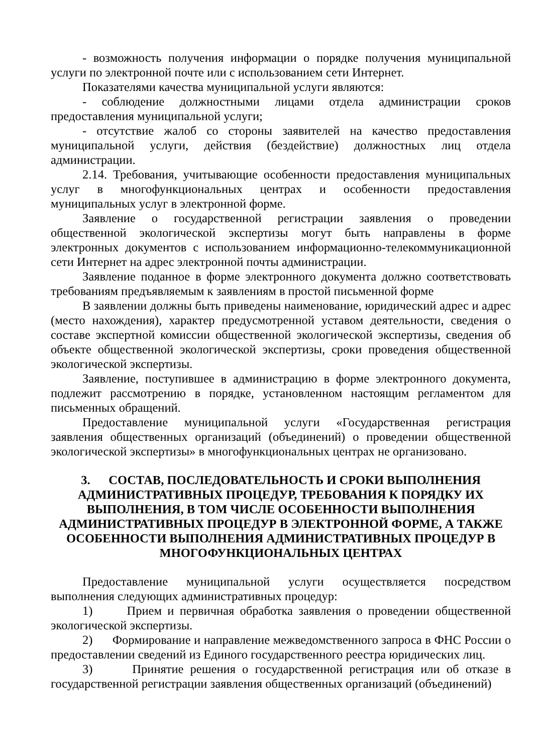- возможность получения информации о порядке получения муниципальной услуги по электронной почте или с использованием сети Интернет.
Показателями качества муниципальной услуги являются:
- соблюдение должностными лицами отдела администрации сроков предоставления муниципальной услуги;
- отсутствие жалоб со стороны заявителей на качество предоставления муниципальной услуги, действия (бездействие) должностных лиц отдела администрации.
2.14. Требования, учитывающие особенности предоставления муниципальных услуг в многофункциональных центрах и особенности предоставления муниципальных услуг в электронной форме.
Заявление о государственной регистрации заявления о проведении общественной экологической экспертизы могут быть направлены в форме электронных документов с использованием информационно-телекоммуникационной сети Интернет на адрес электронной почты администрации.
Заявление поданное в форме электронного документа должно соответствовать требованиям предъявляемым к заявлениям в простой письменной форме
В заявлении должны быть приведены наименование, юридический адрес и адрес (место нахождения), характер предусмотренной уставом деятельности, сведения о составе экспертной комиссии общественной экологической экспертизы, сведения об объекте общественной экологической экспертизы, сроки проведения общественной экологической экспертизы.
Заявление, поступившее в администрацию в форме электронного документа, подлежит рассмотрению в порядке, установленном настоящим регламентом для письменных обращений.
Предоставление муниципальной услуги «Государственная регистрация заявления общественных организаций (объединений) о проведении общественной экологической экспертизы» в многофункциональных центрах не организовано.
3. СОСТАВ, ПОСЛЕДОВАТЕЛЬНОСТЬ И СРОКИ ВЫПОЛНЕНИЯ АДМИНИСТРАТИВНЫХ ПРОЦЕДУР, ТРЕБОВАНИЯ К ПОРЯДКУ ИХ ВЫПОЛНЕНИЯ, В ТОМ ЧИСЛЕ ОСОБЕННОСТИ ВЫПОЛНЕНИЯ АДМИНИСТРАТИВНЫХ ПРОЦЕДУР В ЭЛЕКТРОННОЙ ФОРМЕ, А ТАКЖЕ ОСОБЕННОСТИ ВЫПОЛНЕНИЯ АДМИНИСТРАТИВНЫХ ПРОЦЕДУР В МНОГОФУНКЦИОНАЛЬНЫХ ЦЕНТРАХ
Предоставление муниципальной услуги осуществляется посредством выполнения следующих административных процедур:
1) Прием и первичная обработка заявления о проведении общественной экологической экспертизы.
2) Формирование и направление межведомственного запроса в ФНС России о предоставлении сведений из Единого государственного реестра юридических лиц.
3) Принятие решения о государственной регистрация или об отказе в государственной регистрации заявления общественных организаций (объединений)